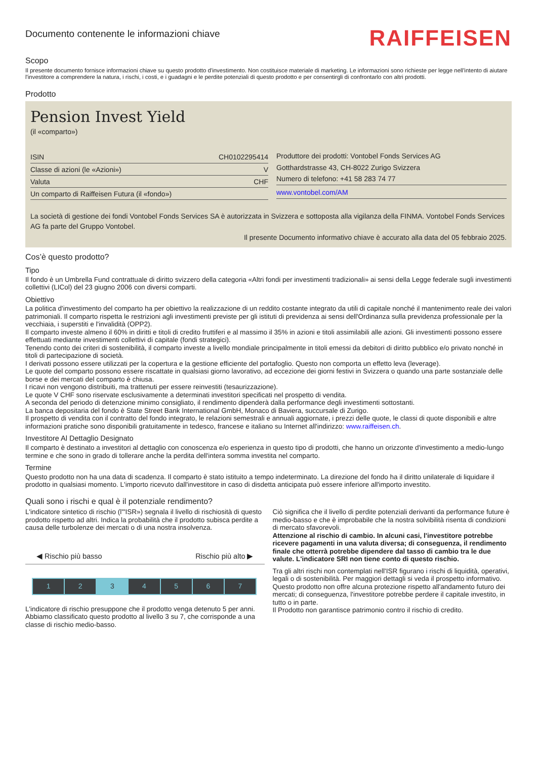Documento contenente le informazioni chiave
RAIFFEISEN
Scopo
Il presente documento fornisce informazioni chiave su questo prodotto d'investimento. Non costituisce materiale di marketing. Le informazioni sono richieste per legge nell'intento di aiutare l'investitore a comprendere la natura, i rischi, i costi, e i guadagni e le perdite potenziali di questo prodotto e per consentirgli di confrontarlo con altri prodotti.
Prodotto
Pension Invest Yield
(il «comparto»)
| ISIN | CH0102295414 |
| Classe di azioni (le «Azioni») | V |
| Valuta | CHF |
| Un comparto di Raiffeisen Futura (il «fondo») | |
Produttore dei prodotti: Vontobel Fonds Services AG
Gotthardstrasse 43, CH-8022 Zurigo Svizzera
Numero di telefono: +41 58 283 74 77
www.vontobel.com/AM
La società di gestione dei fondi Vontobel Fonds Services SA è autorizzata in Svizzera e sottoposta alla vigilanza della FINMA. Vontobel Fonds Services AG fa parte del Gruppo Vontobel.
Il presente Documento informativo chiave è accurato alla data del 05 febbraio 2025.
Cos’è questo prodotto?
Tipo
Il fondo è un Umbrella Fund contrattuale di diritto svizzero della categoria «Altri fondi per investimenti tradizionali» ai sensi della Legge federale sugli investimenti collettivi (LICol) del 23 giugno 2006 con diversi comparti.
Obiettivo
La politica d'investimento del comparto ha per obiettivo la realizzazione di un reddito costante integrato da utili di capitale nonché il mantenimento reale dei valori patrimoniali. Il comparto rispetta le restrizioni agli investimenti previste per gli istituti di previdenza ai sensi dell'Ordinanza sulla previdenza professionale per la vecchiaia, i superstiti e l'invalidità (OPP2).
Il comparto investe almeno il 60% in diritti e titoli di credito fruttiferi e al massimo il 35% in azioni e titoli assimilabili alle azioni. Gli investimenti possono essere effettuati mediante investimenti collettivi di capitale (fondi strategici).
Tenendo conto dei criteri di sostenibilità, il comparto investe a livello mondiale principalmente in titoli emessi da debitori di diritto pubblico e/o privato nonché in titoli di partecipazione di società.
I derivati possono essere utilizzati per la copertura e la gestione efficiente del portafoglio. Questo non comporta un effetto leva (leverage).
Le quote del comparto possono essere riscattate in qualsiasi giorno lavorativo, ad eccezione dei giorni festivi in Svizzera o quando una parte sostanziale delle borse e dei mercati del comparto è chiusa.
I ricavi non vengono distribuiti, ma trattenuti per essere reinvestiti (tesaurizzazione).
Le quote V CHF sono riservate esclusivamente a determinati investitori specificati nel prospetto di vendita.
A seconda del periodo di detenzione minimo consigliato, il rendimento dipenderà dalla performance degli investimenti sottostanti.
La banca depositaria del fondo è State Street Bank International GmbH, Monaco di Baviera, succursale di Zurigo.
Il prospetto di vendita con il contratto del fondo integrato, le relazioni semestrali e annuali aggiornate, i prezzi delle quote, le classi di quote disponibili e altre informazioni pratiche sono disponibili gratuitamente in tedesco, francese e italiano su Internet all'indirizzo: www.raiffeisen.ch.
Investitore Al Dettaglio Designato
Il comparto è destinato a investitori al dettaglio con conoscenza e/o esperienza in questo tipo di prodotti, che hanno un orizzonte d'investimento a medio-lungo termine e che sono in grado di tollerare anche la perdita dell'intera somma investita nel comparto.
Termine
Questo prodotto non ha una data di scadenza. Il comparto è stato istituito a tempo indeterminato. La direzione del fondo ha il diritto unilaterale di liquidare il prodotto in qualsiasi momento. L'importo ricevuto dall'investitore in caso di disdetta anticipata può essere inferiore all'importo investito.
Quali sono i rischi e qual è il potenziale rendimento?
L'indicatore sintetico di rischio (l'"ISR») segnala il livello di rischiosità di questo prodotto rispetto ad altri. Indica la probabilità che il prodotto subisca perdite a causa delle turbolenze dei mercati o di una nostra insolvenza.
◀ Rischio più basso Rischio più alto ▶
| 1 | 2 | 3 | 4 | 5 | 6 | 7 |
L'indicatore di rischio presuppone che il prodotto venga detenuto 5 per anni.
Abbiamo classificato questo prodotto al livello 3 su 7, che corrisponde a una classe di rischio medio-basso.
Ciò significa che il livello di perdite potenziali derivanti da performance future è medio-basso e che è improbabile che la nostra solvibilità risenta di condizioni di mercato sfavorevoli.
Attenzione al rischio di cambio. In alcuni casi, l'investitore potrebbe ricevere pagamenti in una valuta diversa; di conseguenza, il rendimento finale che otterrà potrebbe dipendere dal tasso di cambio tra le due valute. L'indicatore SRI non tiene conto di questo rischio.
Tra gli altri rischi non contemplati nell'ISR figurano i rischi di liquidità, operativi, legali o di sostenibilità. Per maggiori dettagli si veda il prospetto informativo.
Questo prodotto non offre alcuna protezione rispetto all'andamento futuro dei mercati; di conseguenza, l'investitore potrebbe perdere il capitale investito, in tutto o in parte.
Il Prodotto non garantisce patrimonio contro il rischio di credito.